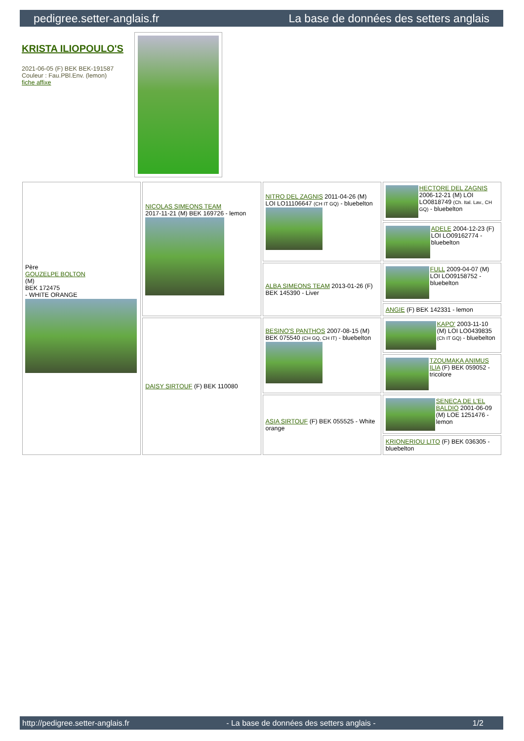pedigree.setter-anglais.fr La base de données des setters anglais
KRISTA ILIOPOULO'S
2021-06-05 (F) BEK BEK-191587
Couleur : Fau.PBl.Env. (lemon)
fiche affixe
| Père GOUZELPE BOLTON (M) BEK 172475 - WHITE ORANGE | NICOLAS SIMEONS TEAM 2017-11-21 (M) BEK 169726 - lemon | NITRO DEL ZAGNIS 2011-04-26 (M) LOI LO11106647 (CH IT GQ) - bluebelton | HECTORE DEL ZAGNIS 2006-12-21 (M) LOI LO0818749 (Ch. Ital. Lav., CH GQ) - bluebelton |
| | | | ADELE 2004-12-23 (F) LOI LO09162774 - bluebelton |
| | | ALBA SIMEONS TEAM 2013-01-26 (F) BEK 145390 - Liver | FULL 2009-04-07 (M) LOI LO09158752 - bluebelton |
| | | | ANGIE (F) BEK 142331 - lemon |
| | DAISY SIRTOUF (F) BEK 110080 | BESINO'S PANTHOS 2007-08-15 (M) BEK 075540 (CH GQ, CH IT) - bluebelton | KAPO' 2003-11-10 (M) LOI LO0439835 (Ch IT GQ) - bluebelton |
| | | | TZOUMAKA ANIMUS ILIA (F) BEK 059052 - tricolore |
| | | ASIA SIRTOUF (F) BEK 055525 - White orange | SENECA DE L'EL BALDIO 2001-06-09 (M) LOE 1251476 - lemon |
| | | | KRIONERIOU LITO (F) BEK 036305 - bluebelton |
http://pedigree.setter-anglais.fr - La base de données des setters anglais - 1/2